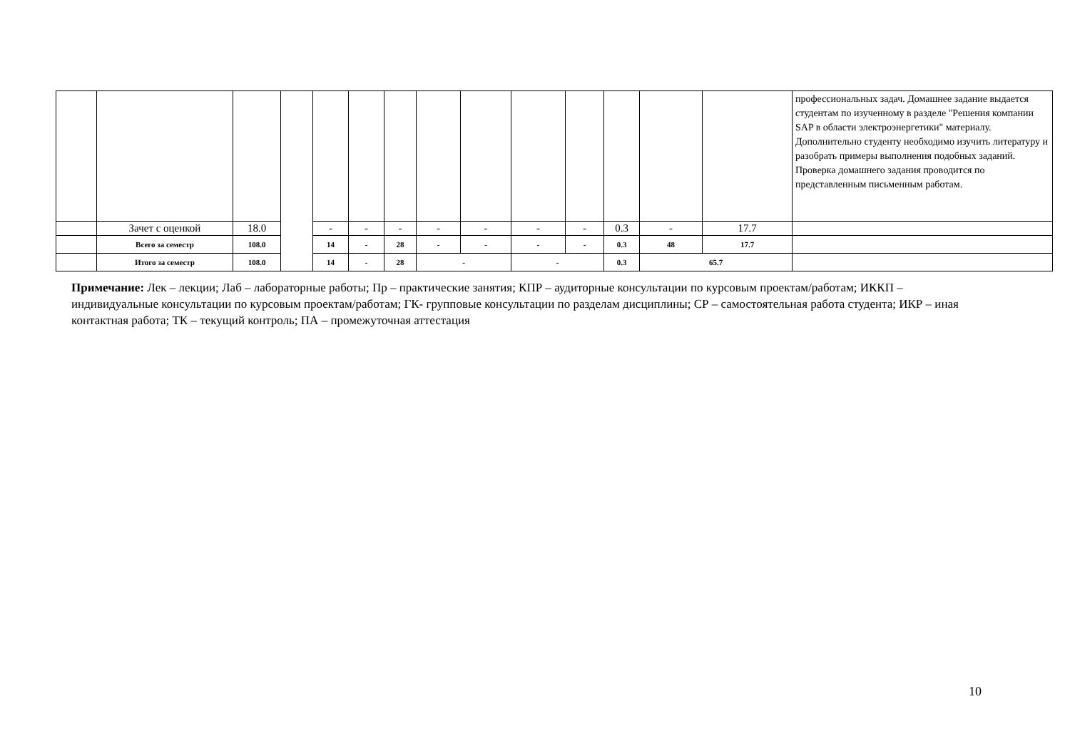| | | | | | | | | | | | | | | профессиональных задач. Домашнее задание выдается студентам по изученному в разделе "Решения компании SAP в области электроэнергетики" материалу. Дополнительно студенту необходимо изучить литературу и разобрать примеры выполнения подобных заданий. Проверка домашнего задания проводится по представленным письменным работам. |
| | Зачет с оценкой | 18.0 | | - | - | - | - | - | - | - | 0.3 | - | 17.7 | |
| | Всего за семестр | 108.0 | | 14 | - | 28 | - | - | - | - | 0.3 | 48 | 17.7 | |
| | Итого за семестр | 108.0 | | 14 | - | 28 | - | | - | | 0.3 | 65.7 | | |
Примечание: Лек – лекции; Лаб – лабораторные работы; Пр – практические занятия; КПР – аудиторные консультации по курсовым проектам/работам; ИККП – индивидуальные консультации по курсовым проектам/работам; ГК- групповые консультации по разделам дисциплины; СР – самостоятельная работа студента; ИКР – иная контактная работа; ТК – текущий контроль; ПА – промежуточная аттестация
10